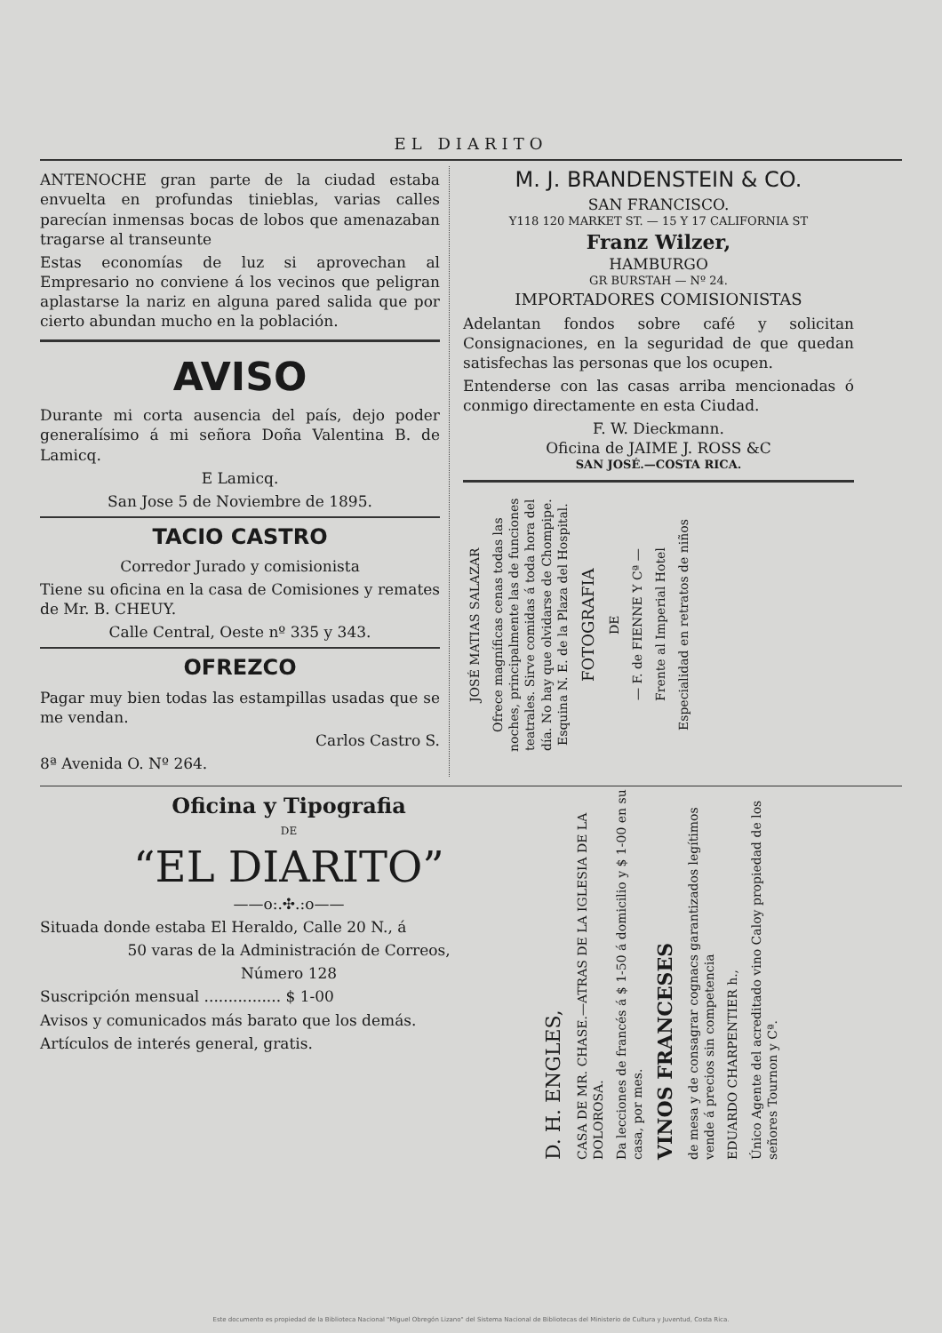EL DIARITO
ANTENOCHE gran parte de la ciudad estaba envuelta en profundas tinieblas, varias calles parecían inmensas bocas de lobos que amenazaban tragarse al transeunte
Estas economías de luz si aprovechan al Empresario no conviene á los vecinos que peligran aplastarse la nariz en alguna pared salida que por cierto abundan mucho en la población.
AVISO
Durante mi corta ausencia del país, dejo poder generalísimo á mi señora Doña Valentina B. de Lamicq.
E Lamicq.
San Jose 5 de Noviembre de 1895.
TACIO CASTRO
Corredor Jurado y comisionista
Tiene su oficina en la casa de Comisiones y remates de Mr. B. CHEUY.
Calle Central, Oeste nº 335 y 343.
OFREZCO
Pagar muy bien todas las estampillas usadas que se me vendan.
Carlos Castro S.
8ª Avenida O. Nº 264.
M. J. BRANDENSTEIN & CO.
SAN FRANCISCO.
Y118 120 MARKET ST. — 15 Y 17 CALIFORNIA ST
Franz Wilzer,
HAMBURGO
GR BURSTAH — Nº 24.
IMPORTADORES COMISIONISTAS
Adelantan fondos sobre café y solicitan Consignaciones, en la seguridad de que quedan satisfechas las personas que los ocupen.
Entenderse con las casas arriba mencionadas ó conmigo directamente en esta Ciudad.
F. W. Dieckmann.
Oficina de JAIME J. ROSS &C
SAN JOSÉ.—COSTA RICA.
JOSÉ MATIAS SALAZAR
Ofrece magníficas cenas todas las noches, principalmente las de funciones teatrales. Sirve comidas á toda hora del día. No hay que olvidarse de Chompipe. Esquina N. E. de la Plaza del Hospital.
FOTOGRAFIA
DE
— F. de FIENNE Y Cª —
Frente al Imperial Hotel
Especialidad en retratos de niños
Oficina y Tipografia
DE
“EL DIARITO”
——o:.✣.:o——
Situada donde estaba El Heraldo, Calle 20 N., á
50 varas de la Administración de Correos,
Número 128
Suscripción mensual ................ $ 1-00
Avisos y comunicados más barato que los demás.
Artículos de interés general, gratis.
D. H. ENGLES,
CASA DE MR. CHASE.—ATRAS DE LA IGLESIA DE LA DOLOROSA.
Da lecciones de francés á $ 1-50 á domicilio y $ 1-00 en su casa, por mes.
VINOS FRANCESES
de mesa y de consagrar cognacs garantizados legítimos vende á precios sin competencia
EDUARDO CHARPENTIER h.,
Único Agente del acreditado vino Caloy propiedad de los señores Tournon y Cª.
Este documento es propiedad de la Biblioteca Nacional "Miguel Obregón Lizano" del Sistema Nacional de Bibliotecas del Ministerio de Cultura y Juventud, Costa Rica.